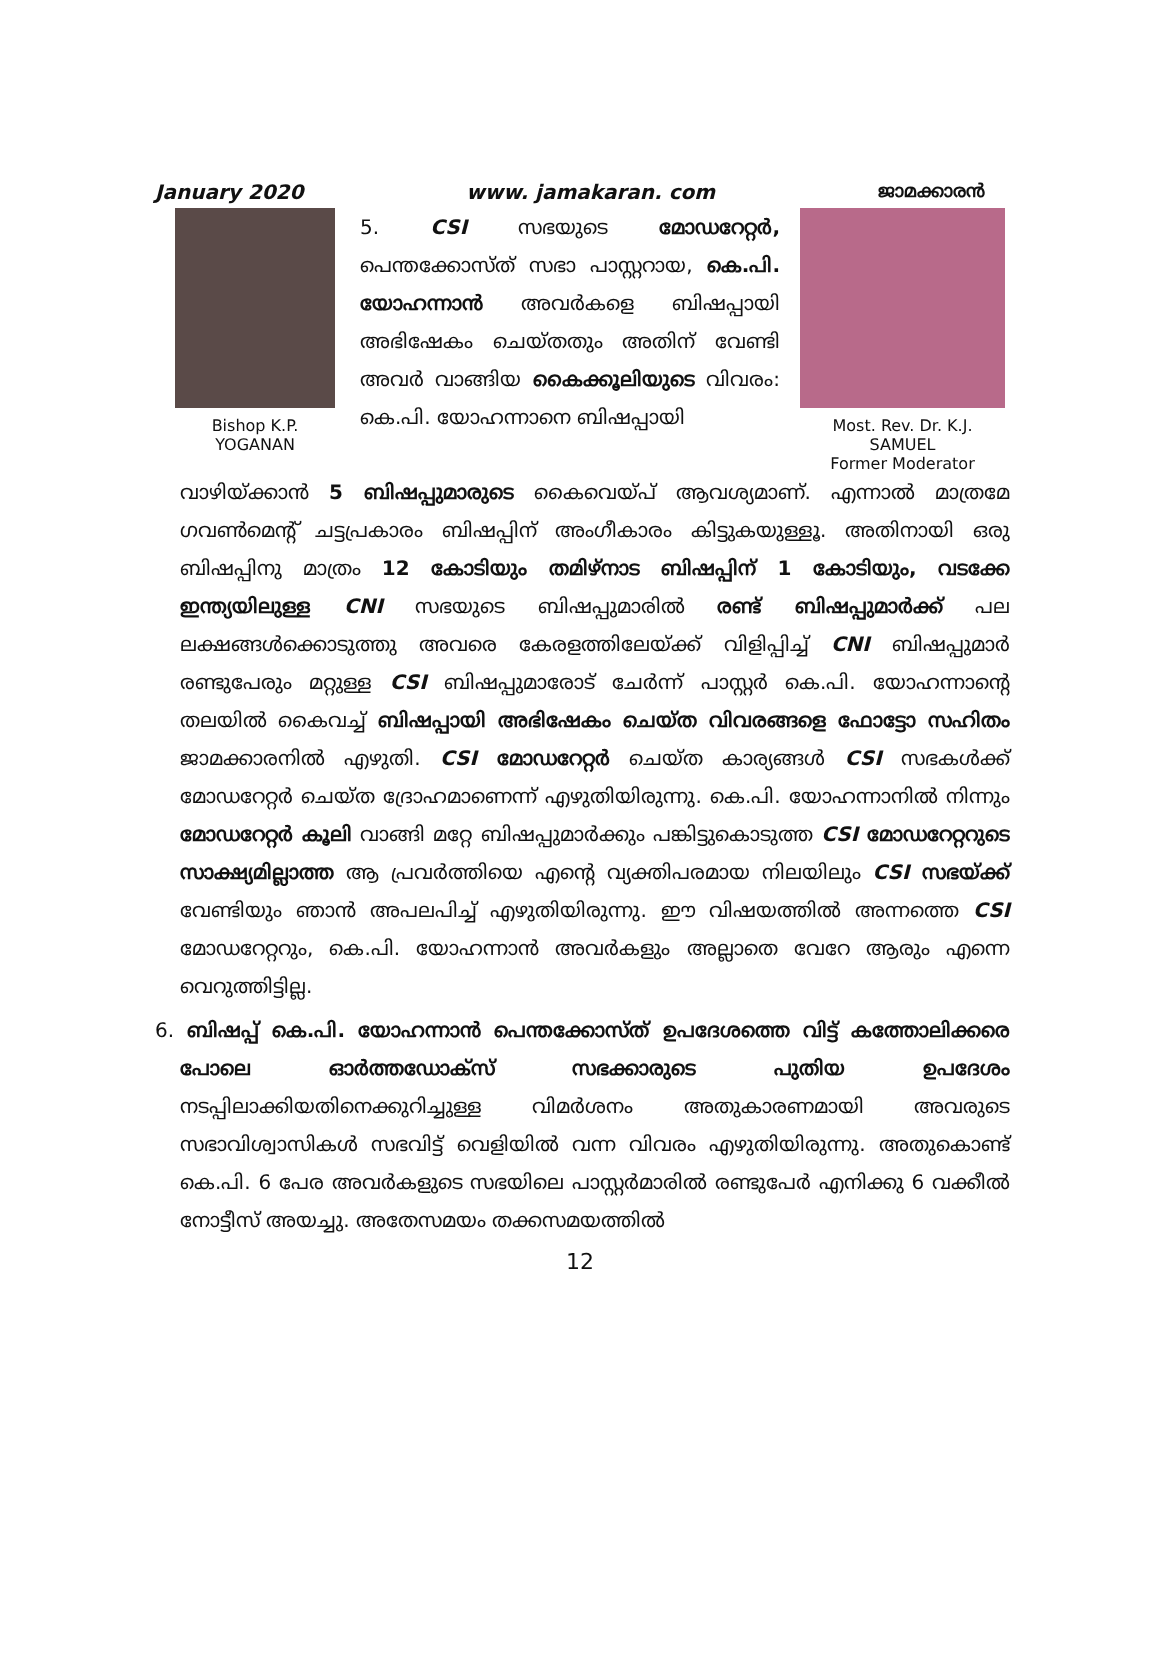January 2020 www. jamakaran. com ജാമക്കാരൻ
Bishop K.P. YOGANAN
5. CSI സഭയുടെ മോഡറേറ്റർ, പെന്തക്കോസ്ത് സഭാ പാസ്റ്ററായ, കെ.പി. യോഹന്നാൻ അവർകളെ ബിഷപ്പായി അഭിഷേകം ചെയ്തതും അതിന് വേണ്ടി അവർ വാങ്ങിയ കൈക്കൂലിയുടെ വിവരം: കെ.പി. യോഹന്നാനെ ബിഷപ്പായി
Most. Rev. Dr. K.J. SAMUEL
Former Moderator
വാഴിയ്ക്കാൻ 5 ബിഷപ്പുമാരുടെ കൈവെയ്പ് ആവശ്യമാണ്. എന്നാൽ മാത്രമേ ഗവൺമെന്റ് ചട്ടപ്രകാരം ബിഷപ്പിന് അംഗീകാരം കിട്ടുകയുള്ളൂ. അതിനായി ഒരു ബിഷപ്പിനു മാത്രം 12 കോടിയും തമിഴ്നാട ബിഷപ്പിന് 1 കോടിയും, വടക്കേ ഇന്ത്യയിലുള്ള CNI സഭയുടെ ബിഷപ്പുമാരിൽ രണ്ട് ബിഷപ്പുമാർക്ക് പല ലക്ഷങ്ങൾക്കൊടുത്തു അവരെ കേരളത്തിലേയ്ക്ക് വിളിപ്പിച്ച് CNI ബിഷപ്പുമാർ രണ്ടുപേരും മറ്റുള്ള CSI ബിഷപ്പുമാരോട് ചേർന്ന് പാസ്റ്റർ കെ.പി. യോഹന്നാന്റെ തലയിൽ കൈവച്ച് ബിഷപ്പായി അഭിഷേകം ചെയ്ത വിവരങ്ങളെ ഫോട്ടോ സഹിതം ജാമക്കാരനിൽ എഴുതി. CSI മോഡറേറ്റർ ചെയ്ത കാര്യങ്ങൾ CSI സഭകൾക്ക് മോഡറേറ്റർ ചെയ്ത ദ്രോഹമാണെന്ന് എഴുതിയിരുന്നു. കെ.പി. യോഹന്നാനിൽ നിന്നും മോഡറേറ്റർ കൂലി വാങ്ങി മറ്റേ ബിഷപ്പുമാർക്കും പങ്കിട്ടുകൊടുത്ത CSI മോഡറേറ്ററുടെ സാക്ഷ്യമില്ലാത്ത ആ പ്രവർത്തിയെ എന്റെ വ്യക്തിപരമായ നിലയിലും CSI സഭയ്ക്ക് വേണ്ടിയും ഞാൻ അപലപിച്ച് എഴുതിയിരുന്നു. ഈ വിഷയത്തിൽ അന്നത്തെ CSI മോഡറേറ്ററും, കെ.പി. യോഹന്നാൻ അവർകളും അല്ലാതെ വേറേ ആരും എന്നെ വെറുത്തിട്ടില്ല.
6. ബിഷപ്പ് കെ.പി. യോഹന്നാൻ പെന്തക്കോസ്ത് ഉപദേശത്തെ വിട്ട് കത്തോലിക്കരെ പോലെ ഓർത്തഡോക്സ് സഭക്കാരുടെ പുതിയ ഉപദേശം നടപ്പിലാക്കിയതിനെക്കുറിച്ചുള്ള വിമർശനം അതുകാരണമായി അവരുടെ സഭാവിശ്വാസികൾ സഭവിട്ട് വെളിയിൽ വന്ന വിവരം എഴുതിയിരുന്നു. അതുകൊണ്ട് കെ.പി. 6 പേര അവർകളുടെ സഭയിലെ പാസ്റ്റർമാരിൽ രണ്ടുപേർ എനിക്കു 6 വക്കീൽ നോട്ടീസ് അയച്ചു. അതേസമയം തക്കസമയത്തിൽ
12